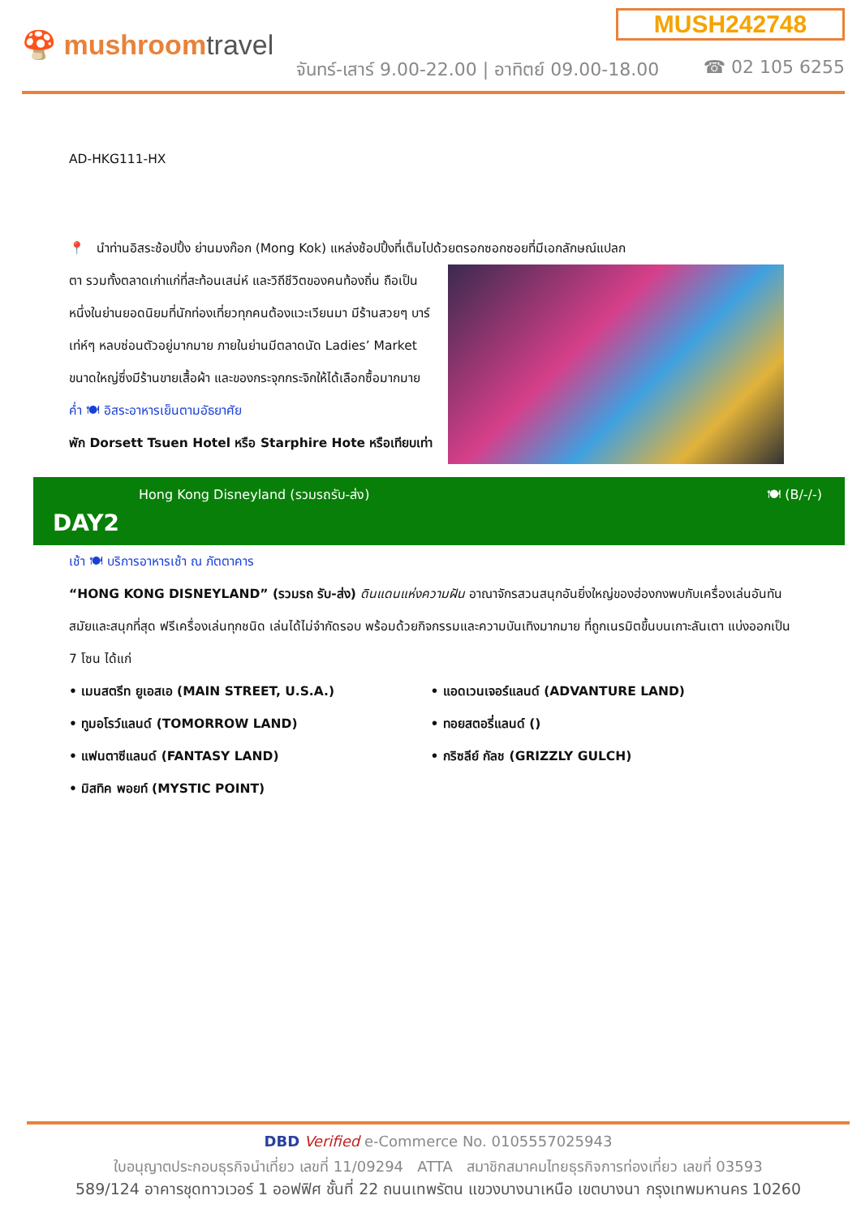MUSH242748
🍄 mushroomtravel
จันทร์-เสาร์ 9.00-22.00 | อาทิตย์ 09.00-18.00
☎ 02 105 6255
AD-HKG111-HX
📍 นำท่านอิสระช้อปปิ้ง ย่านมงก๊อก (Mong Kok) แหล่งช้อปปิ้งที่เต็มไปด้วยตรอกซอกซอยที่มีเอกลักษณ์แปลก
ตา รวมทั้งตลาดเก่าแก่ที่สะท้อนเสน่ห์ และวิถีชีวิตของคนท้องถิ่น ถือเป็นหนึ่งในย่านยอดนิยมที่นักท่องเที่ยวทุกคนต้องแวะเวียนมา มีร้านสวยๆ บาร์เท่ห์ๆ หลบซ่อนตัวอยู่มากมาย ภายในย่านมีตลาดนัด Ladies’ Market ขนาดใหญ่ซึ่งมีร้านขายเสื้อผ้า และของกระจุกกระจิกให้ได้เลือกซื้อมากมาย
ค่ำ 🍽 อิสระอาหารเย็นตามอัธยาศัย
พัก Dorsett Tsuen Hotel หรือ Starphire Hote หรือเทียบเท่า
Hong Kong Disneyland (รวมรถรับ-ส่ง)
DAY2
🍽 (B/-/-)
เช้า 🍽 บริการอาหารเช้า ณ ภัตตาคาร
“HONG KONG DISNEYLAND” (รวมรถ รับ-ส่ง) ดินแดนแห่งความฝัน อาณาจักรสวนสนุกอันยิ่งใหญ่ของฮ่องกงพบกับเครื่องเล่นอันทันสมัยและสนุกที่สุด ฟรีเครื่องเล่นทุกชนิด เล่นได้ไม่จำกัดรอบ พร้อมด้วยกิจกรรมและความบันเทิงมากมาย ที่ถูกเนรมิตขึ้นบนเกาะลันเตา แบ่งออกเป็น 7 โซน ได้แก่
• เมนสตรีท ยูเอสเอ (MAIN STREET, U.S.A.) • แอดเวนเจอร์แลนด์ (ADVANTURE LAND)
• ทูมอโรว์แลนด์ (TOMORROW LAND) • ทอยสตอรี่แลนด์ ()
• แฟนตาซีแลนด์ (FANTASY LAND) • กริซลีย์ กัลช (GRIZZLY GULCH)
• มิสทิค พอยท์ (MYSTIC POINT)
DBD Verified e-Commerce No. 0105557025943
ใบอนุญาตประกอบธุรกิจนำเที่ยว เลขที่ 11/09294 ATTA สมาชิกสมาคมไทยธุรกิจการท่องเที่ยว เลขที่ 03593
589/124 อาคารชุดทาวเวอร์ 1 ออฟฟิศ ชั้นที่ 22 ถนนเทพรัตน แขวงบางนาเหนือ เขตบางนา กรุงเทพมหานคร 10260